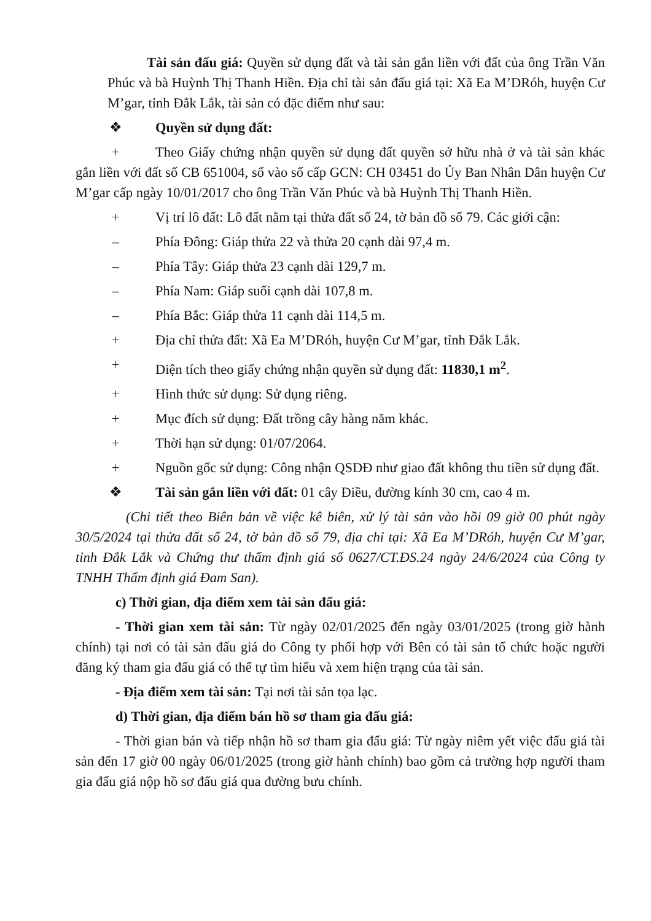Tài sản đấu giá: Quyền sử dụng đất và tài sản gắn liền với đất của ông Trần Văn Phúc và bà Huỳnh Thị Thanh Hiền. Địa chỉ tài sản đấu giá tại: Xã Ea M’DRóh, huyện Cư M’gar, tỉnh Đắk Lắk, tài sản có đặc điểm như sau:
❖ Quyền sử dụng đất:
+ Theo Giấy chứng nhận quyền sử dụng đất quyền sở hữu nhà ở và tài sản khác gắn liền với đất số CB 651004, số vào sổ cấp GCN: CH 03451 do Ủy Ban Nhân Dân huyện Cư M’gar cấp ngày 10/01/2017 cho ông Trần Văn Phúc và bà Huỳnh Thị Thanh Hiền.
+ Vị trí lô đất: Lô đất nằm tại thửa đất số 24, tờ bản đồ số 79. Các giới cận:
– Phía Đông: Giáp thửa 22 và thửa 20 cạnh dài 97,4 m.
– Phía Tây: Giáp thửa 23 cạnh dài 129,7 m.
– Phía Nam: Giáp suối cạnh dài 107,8 m.
– Phía Bắc: Giáp thửa 11 cạnh dài 114,5 m.
+ Địa chỉ thửa đất: Xã Ea M’DRóh, huyện Cư M’gar, tỉnh Đắk Lắk.
+ Diện tích theo giấy chứng nhận quyền sử dụng đất: 11830,1 m<sup>2</sup>.
+ Hình thức sử dụng: Sử dụng riêng.
+ Mục đích sử dụng: Đất trồng cây hàng năm khác.
+ Thời hạn sử dụng: 01/07/2064.
+ Nguồn gốc sử dụng: Công nhận QSDĐ như giao đất không thu tiền sử dụng đất.
❖ Tài sản gắn liền với đất: 01 cây Điều, đường kính 30 cm, cao 4 m.
(Chi tiết theo Biên bản về việc kê biên, xử lý tài sản vào hồi 09 giờ 00 phút ngày 30/5/2024 tại thửa đất số 24, tờ bản đồ số 79, địa chỉ tại: Xã Ea M’DRóh, huyện Cư M’gar, tỉnh Đắk Lắk và Chứng thư thẩm định giá số 0627/CT.ĐS.24 ngày 24/6/2024 của Công ty TNHH Thẩm định giá Đam San).
c) Thời gian, địa điểm xem tài sản đấu giá:
- Thời gian xem tài sản: Từ ngày 02/01/2025 đến ngày 03/01/2025 (trong giờ hành chính) tại nơi có tài sản đấu giá do Công ty phối hợp với Bên có tài sản tổ chức hoặc người đăng ký tham gia đấu giá có thể tự tìm hiểu và xem hiện trạng của tài sản.
- Địa điểm xem tài sản: Tại nơi tài sản tọa lạc.
d) Thời gian, địa điểm bán hồ sơ tham gia đấu giá:
- Thời gian bán và tiếp nhận hồ sơ tham gia đấu giá: Từ ngày niêm yết việc đấu giá tài sản đến 17 giờ 00 ngày 06/01/2025 (trong giờ hành chính) bao gồm cả trường hợp người tham gia đấu giá nộp hồ sơ đấu giá qua đường bưu chính.